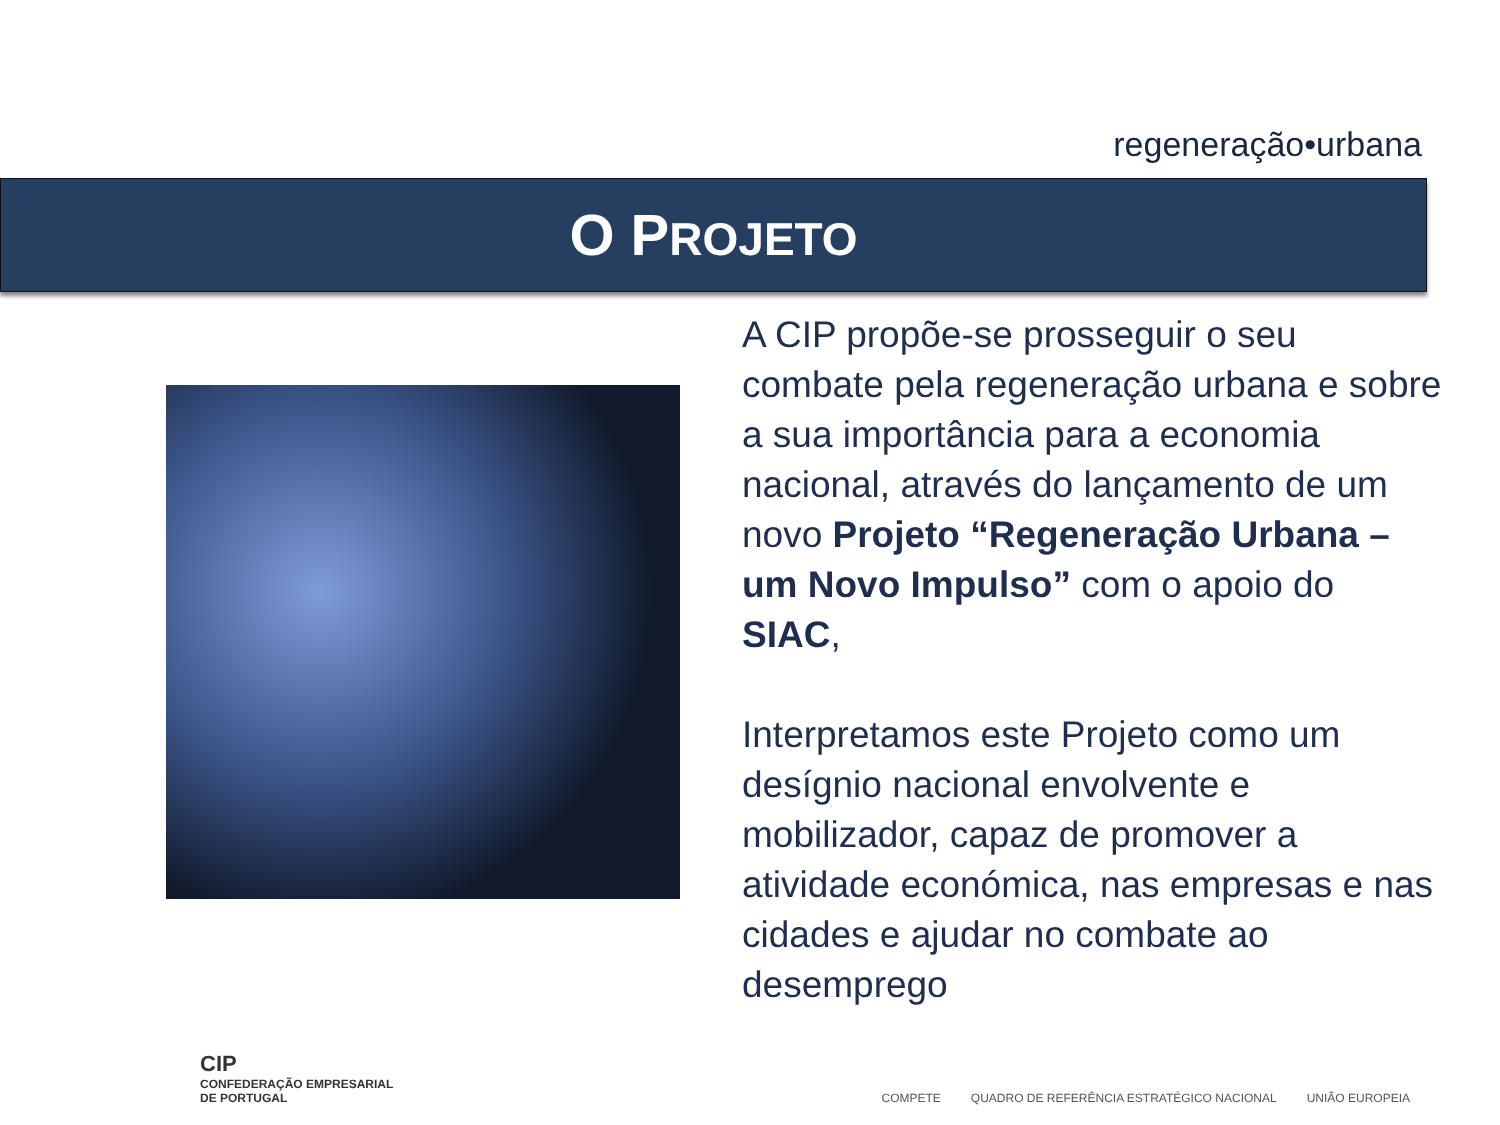regeneração•urbana
O PROJETO
A CIP propõe-se prosseguir o seu combate pela regeneração urbana e sobre a sua importância para a economia nacional, através do lançamento de um novo Projeto “Regeneração Urbana – um Novo Impulso” com o apoio do SIAC,
Interpretamos este Projeto como um desígnio nacional envolvente e mobilizador, capaz de promover a atividade económica, nas empresas e nas cidades e ajudar no combate ao desemprego
CIP
CONFEDERAÇÃO EMPRESARIAL
DE PORTUGAL
COMPETE QUADRO DE REFERÊNCIA ESTRATÉGICO NACIONAL UNIÃO EUROPEIA